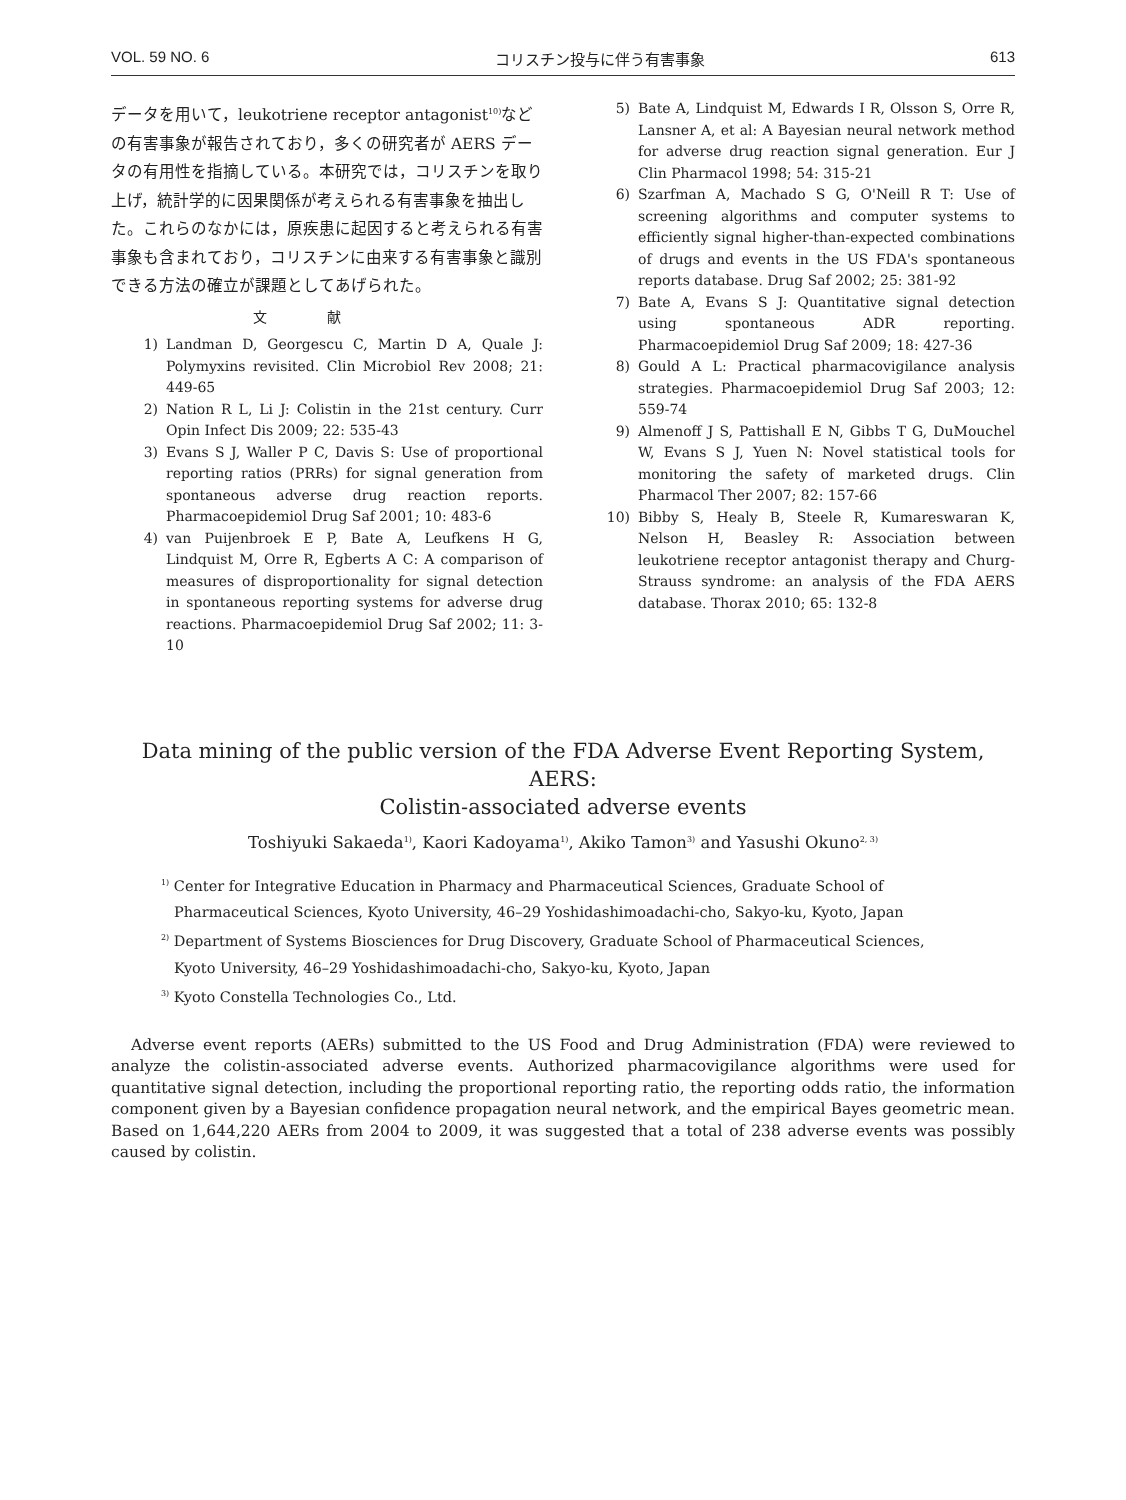VOL. 59 NO. 6 コリスチン投与に伴う有害事象 613
データを用いて，leukotriene receptor antagonist<sup>10)</sup>などの有害事象が報告されており，多くの研究者が AERS データの有用性を指摘している。本研究では，コリスチンを取り上げ，統計学的に因果関係が考えられる有害事象を抽出した。これらのなかには，原疾患に起因すると考えられる有害事象も含まれており，コリスチンに由来する有害事象と識別できる方法の確立が課題としてあげられた。
文献
1) Landman D, Georgescu C, Martin D A, Quale J: Polymyxins revisited. Clin Microbiol Rev 2008; 21: 449-65
2) Nation R L, Li J: Colistin in the 21st century. Curr Opin Infect Dis 2009; 22: 535-43
3) Evans S J, Waller P C, Davis S: Use of proportional reporting ratios (PRRs) for signal generation from spontaneous adverse drug reaction reports. Pharmacoepidemiol Drug Saf 2001; 10: 483-6
4) van Puijenbroek E P, Bate A, Leufkens H G, Lindquist M, Orre R, Egberts A C: A comparison of measures of disproportionality for signal detection in spontaneous reporting systems for adverse drug reactions. Pharmacoepidemiol Drug Saf 2002; 11: 3-10
5) Bate A, Lindquist M, Edwards I R, Olsson S, Orre R, Lansner A, et al: A Bayesian neural network method for adverse drug reaction signal generation. Eur J Clin Pharmacol 1998; 54: 315-21
6) Szarfman A, Machado S G, O'Neill R T: Use of screening algorithms and computer systems to efficiently signal higher-than-expected combinations of drugs and events in the US FDA's spontaneous reports database. Drug Saf 2002; 25: 381-92
7) Bate A, Evans S J: Quantitative signal detection using spontaneous ADR reporting. Pharmacoepidemiol Drug Saf 2009; 18: 427-36
8) Gould A L: Practical pharmacovigilance analysis strategies. Pharmacoepidemiol Drug Saf 2003; 12: 559-74
9) Almenoff J S, Pattishall E N, Gibbs T G, DuMouchel W, Evans S J, Yuen N: Novel statistical tools for monitoring the safety of marketed drugs. Clin Pharmacol Ther 2007; 82: 157-66
10) Bibby S, Healy B, Steele R, Kumareswaran K, Nelson H, Beasley R: Association between leukotriene receptor antagonist therapy and Churg-Strauss syndrome: an analysis of the FDA AERS database. Thorax 2010; 65: 132-8
Data mining of the public version of the FDA Adverse Event Reporting System, AERS:
Colistin-associated adverse events
Toshiyuki Sakaeda<sup>1)</sup>, Kaori Kadoyama<sup>1)</sup>, Akiko Tamon<sup>3)</sup> and Yasushi Okuno<sup>2, 3)</sup>
<sup>1)</sup> Center for Integrative Education in Pharmacy and Pharmaceutical Sciences, Graduate School of
Pharmaceutical Sciences, Kyoto University, 46–29 Yoshidashimoadachi-cho, Sakyo-ku, Kyoto, Japan
<sup>2)</sup> Department of Systems Biosciences for Drug Discovery, Graduate School of Pharmaceutical Sciences,
Kyoto University, 46–29 Yoshidashimoadachi-cho, Sakyo-ku, Kyoto, Japan
<sup>3)</sup> Kyoto Constella Technologies Co., Ltd.
Adverse event reports (AERs) submitted to the US Food and Drug Administration (FDA) were reviewed to analyze the colistin-associated adverse events. Authorized pharmacovigilance algorithms were used for quantitative signal detection, including the proportional reporting ratio, the reporting odds ratio, the information component given by a Bayesian confidence propagation neural network, and the empirical Bayes geometric mean. Based on 1,644,220 AERs from 2004 to 2009, it was suggested that a total of 238 adverse events was possibly caused by colistin.